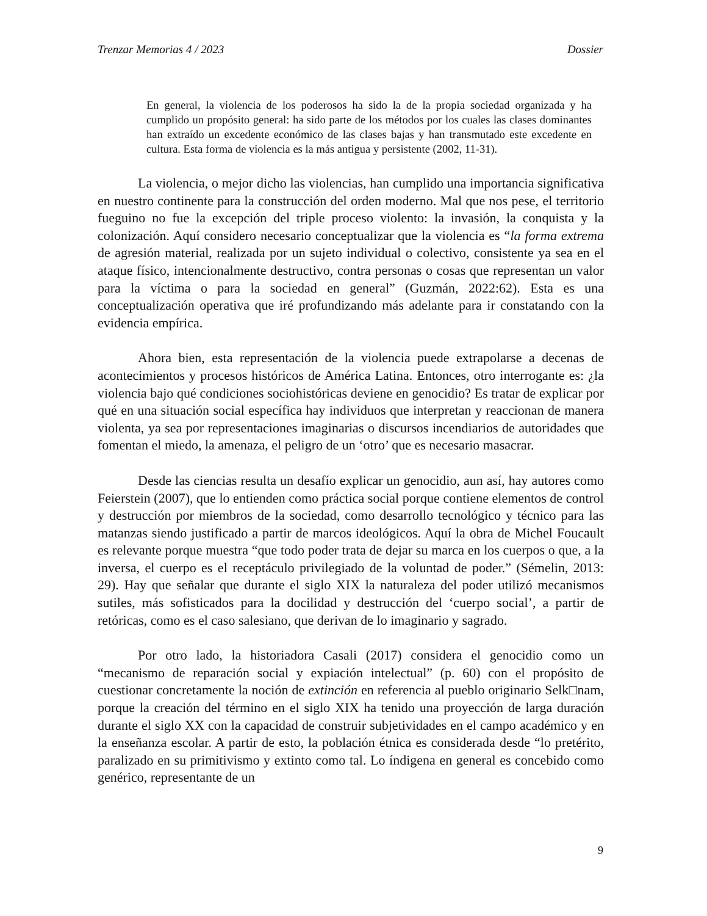Trenzar Memorias 4 / 2023 Dossier
En general, la violencia de los poderosos ha sido la de la propia sociedad organizada y ha cumplido un propósito general: ha sido parte de los métodos por los cuales las clases dominantes han extraído un excedente económico de las clases bajas y han transmutado este excedente en cultura. Esta forma de violencia es la más antigua y persistente (2002, 11-31).
La violencia, o mejor dicho las violencias, han cumplido una importancia significativa en nuestro continente para la construcción del orden moderno. Mal que nos pese, el territorio fueguino no fue la excepción del triple proceso violento: la invasión, la conquista y la colonización. Aquí considero necesario conceptualizar que la violencia es “la forma extrema de agresión material, realizada por un sujeto individual o colectivo, consistente ya sea en el ataque físico, intencionalmente destructivo, contra personas o cosas que representan un valor para la víctima o para la sociedad en general” (Guzmán, 2022:62). Esta es una conceptualización operativa que iré profundizando más adelante para ir constatando con la evidencia empírica.
Ahora bien, esta representación de la violencia puede extrapolarse a decenas de acontecimientos y procesos históricos de América Latina. Entonces, otro interrogante es: ¿la violencia bajo qué condiciones sociohistóricas deviene en genocidio? Es tratar de explicar por qué en una situación social específica hay individuos que interpretan y reaccionan de manera violenta, ya sea por representaciones imaginarias o discursos incendiarios de autoridades que fomentan el miedo, la amenaza, el peligro de un ‘otro’ que es necesario masacrar.
Desde las ciencias resulta un desafío explicar un genocidio, aun así, hay autores como Feierstein (2007), que lo entienden como práctica social porque contiene elementos de control y destrucción por miembros de la sociedad, como desarrollo tecnológico y técnico para las matanzas siendo justificado a partir de marcos ideológicos. Aquí la obra de Michel Foucault es relevante porque muestra “que todo poder trata de dejar su marca en los cuerpos o que, a la inversa, el cuerpo es el receptáculo privilegiado de la voluntad de poder.” (Sémelin, 2013: 29). Hay que señalar que durante el siglo XIX la naturaleza del poder utilizó mecanismos sutiles, más sofisticados para la docilidad y destrucción del ‘cuerpo social’, a partir de retóricas, como es el caso salesiano, que derivan de lo imaginario y sagrado.
Por otro lado, la historiadora Casali (2017) considera el genocidio como un “mecanismo de reparación social y expiación intelectual” (p. 60) con el propósito de cuestionar concretamente la noción de extinción en referencia al pueblo originario Selk□nam, porque la creación del término en el siglo XIX ha tenido una proyección de larga duración durante el siglo XX con la capacidad de construir subjetividades en el campo académico y en la enseñanza escolar. A partir de esto, la población étnica es considerada desde “lo pretérito, paralizado en su primitivismo y extinto como tal. Lo índigena en general es concebido como genérico, representante de un
9